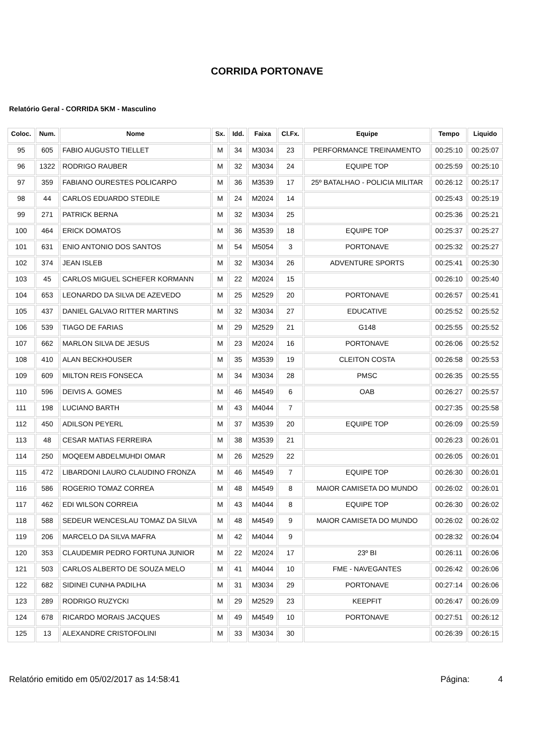CORRIDA PORTONAVE
Relatório Geral - CORRIDA 5KM - Masculino
| Coloc. | Num. | Nome | Sx. | Idd. | Faixa | Cl.Fx. | Equipe | Tempo | Liquido |
| --- | --- | --- | --- | --- | --- | --- | --- | --- | --- |
| 95 | 605 | FABIO AUGUSTO TIELLET | M | 34 | M3034 | 23 | PERFORMANCE TREINAMENTO | 00:25:10 | 00:25:07 |
| 96 | 1322 | RODRIGO RAUBER | M | 32 | M3034 | 24 | EQUIPE TOP | 00:25:59 | 00:25:10 |
| 97 | 359 | FABIANO OURESTES POLICARPO | M | 36 | M3539 | 17 | 25º BATALHAO - POLICIA MILITAR | 00:26:12 | 00:25:17 |
| 98 | 44 | CARLOS EDUARDO STEDILE | M | 24 | M2024 | 14 | | 00:25:43 | 00:25:19 |
| 99 | 271 | PATRICK BERNA | M | 32 | M3034 | 25 | | 00:25:36 | 00:25:21 |
| 100 | 464 | ERICK DOMATOS | M | 36 | M3539 | 18 | EQUIPE TOP | 00:25:37 | 00:25:27 |
| 101 | 631 | ENIO ANTONIO DOS SANTOS | M | 54 | M5054 | 3 | PORTONAVE | 00:25:32 | 00:25:27 |
| 102 | 374 | JEAN ISLEB | M | 32 | M3034 | 26 | ADVENTURE SPORTS | 00:25:41 | 00:25:30 |
| 103 | 45 | CARLOS MIGUEL SCHEFER KORMANN | M | 22 | M2024 | 15 | | 00:26:10 | 00:25:40 |
| 104 | 653 | LEONARDO DA SILVA DE AZEVEDO | M | 25 | M2529 | 20 | PORTONAVE | 00:26:57 | 00:25:41 |
| 105 | 437 | DANIEL GALVAO RITTER MARTINS | M | 32 | M3034 | 27 | EDUCATIVE | 00:25:52 | 00:25:52 |
| 106 | 539 | TIAGO DE FARIAS | M | 29 | M2529 | 21 | G148 | 00:25:55 | 00:25:52 |
| 107 | 662 | MARLON SILVA DE JESUS | M | 23 | M2024 | 16 | PORTONAVE | 00:26:06 | 00:25:52 |
| 108 | 410 | ALAN BECKHOUSER | M | 35 | M3539 | 19 | CLEITON COSTA | 00:26:58 | 00:25:53 |
| 109 | 609 | MILTON REIS FONSECA | M | 34 | M3034 | 28 | PMSC | 00:26:35 | 00:25:55 |
| 110 | 596 | DEIVIS A. GOMES | M | 46 | M4549 | 6 | OAB | 00:26:27 | 00:25:57 |
| 111 | 198 | LUCIANO BARTH | M | 43 | M4044 | 7 | | 00:27:35 | 00:25:58 |
| 112 | 450 | ADILSON PEYERL | M | 37 | M3539 | 20 | EQUIPE TOP | 00:26:09 | 00:25:59 |
| 113 | 48 | CESAR MATIAS FERREIRA | M | 38 | M3539 | 21 | | 00:26:23 | 00:26:01 |
| 114 | 250 | MOQEEM ABDELMUHDI OMAR | M | 26 | M2529 | 22 | | 00:26:05 | 00:26:01 |
| 115 | 472 | LIBARDONI LAURO CLAUDINO FRONZA | M | 46 | M4549 | 7 | EQUIPE TOP | 00:26:30 | 00:26:01 |
| 116 | 586 | ROGERIO TOMAZ CORREA | M | 48 | M4549 | 8 | MAIOR CAMISETA DO MUNDO | 00:26:02 | 00:26:01 |
| 117 | 462 | EDI WILSON CORREIA | M | 43 | M4044 | 8 | EQUIPE TOP | 00:26:30 | 00:26:02 |
| 118 | 588 | SEDEUR WENCESLAU TOMAZ DA SILVA | M | 48 | M4549 | 9 | MAIOR CAMISETA DO MUNDO | 00:26:02 | 00:26:02 |
| 119 | 206 | MARCELO DA SILVA MAFRA | M | 42 | M4044 | 9 | | 00:28:32 | 00:26:04 |
| 120 | 353 | CLAUDEMIR PEDRO FORTUNA JUNIOR | M | 22 | M2024 | 17 | 23º BI | 00:26:11 | 00:26:06 |
| 121 | 503 | CARLOS ALBERTO DE SOUZA MELO | M | 41 | M4044 | 10 | FME - NAVEGANTES | 00:26:42 | 00:26:06 |
| 122 | 682 | SIDINEI CUNHA PADILHA | M | 31 | M3034 | 29 | PORTONAVE | 00:27:14 | 00:26:06 |
| 123 | 289 | RODRIGO RUZYCKI | M | 29 | M2529 | 23 | KEEPFIT | 00:26:47 | 00:26:09 |
| 124 | 678 | RICARDO MORAIS JACQUES | M | 49 | M4549 | 10 | PORTONAVE | 00:27:51 | 00:26:12 |
| 125 | 13 | ALEXANDRE CRISTOFOLINI | M | 33 | M3034 | 30 | | 00:26:39 | 00:26:15 |
Relatório emitido em 05/02/2017 as 14:58:41 Página: 4